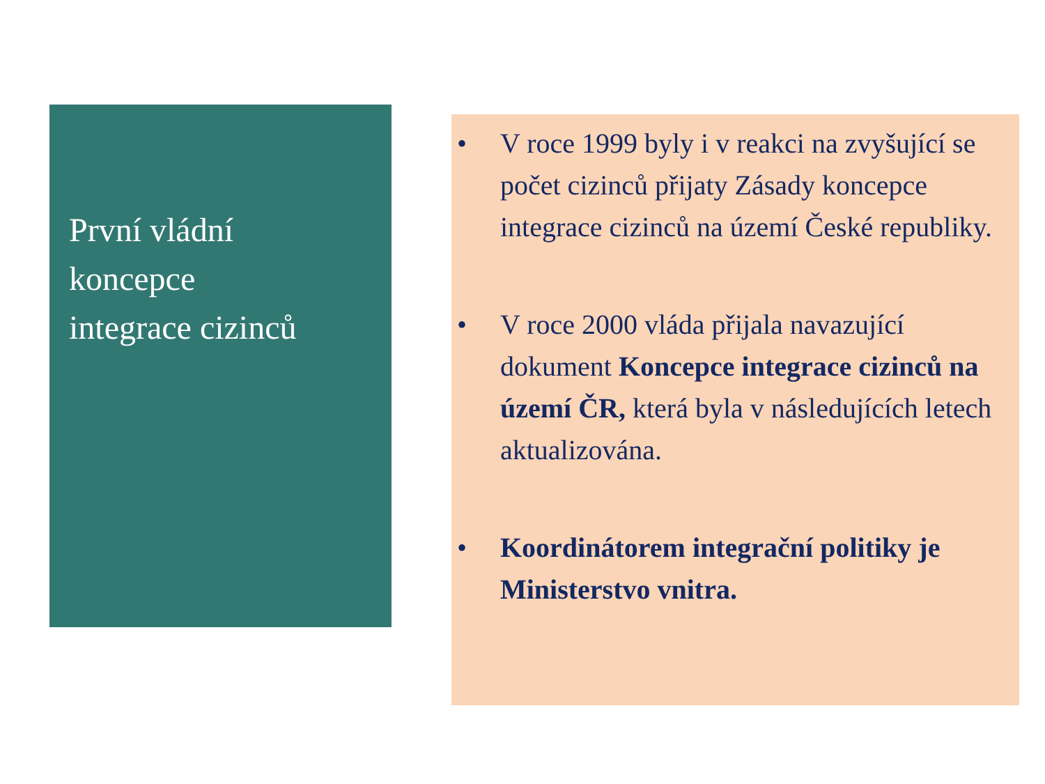První vládní
koncepce
integrace cizinců
• V roce 1999 byly i v reakci na zvyšující se počet cizinců přijaty Zásady koncepce integrace cizinců na území České republiky.
• V roce 2000 vláda přijala navazující dokument Koncepce integrace cizinců na území ČR, která byla v následujících letech aktualizována.
• Koordinátorem integrační politiky je Ministerstvo vnitra.